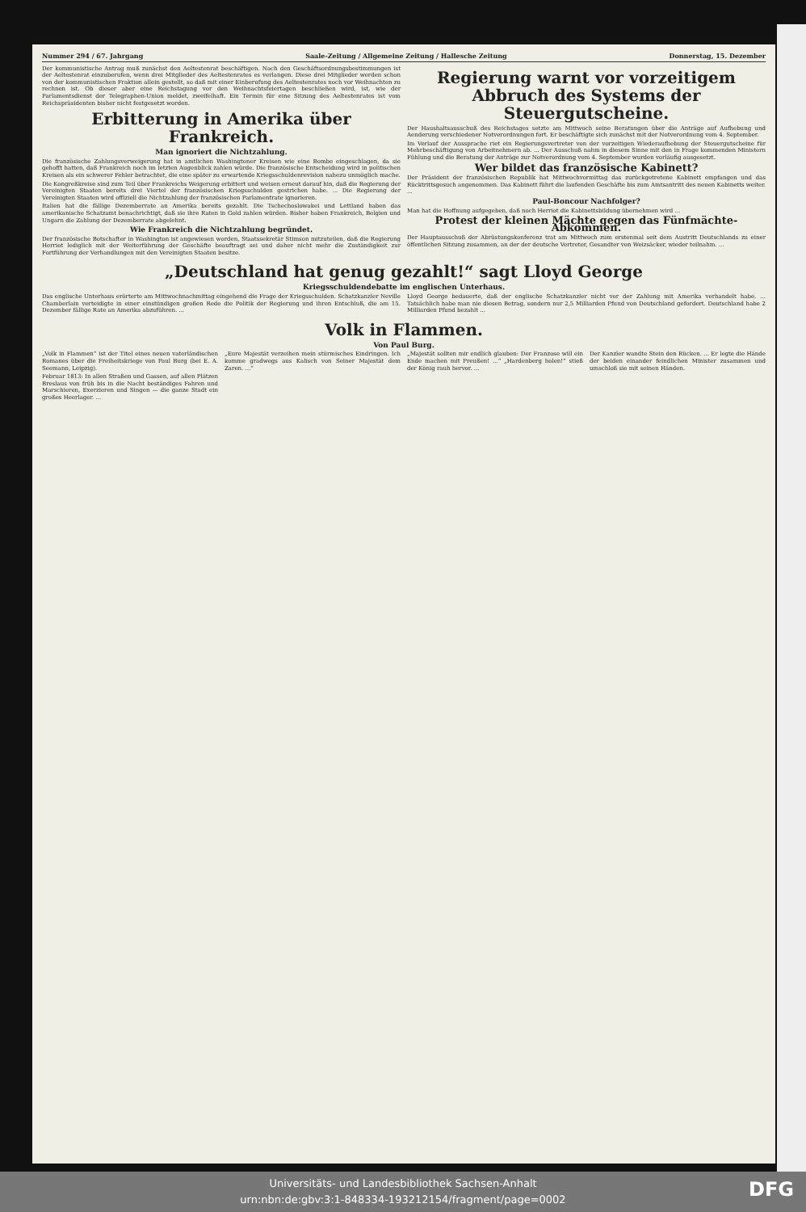Nummer 294 / 67. Jahrgang Saale-Zeitung / Allgemeine Zeitung / Hallesche Zeitung Donnerstag, 15. Dezember
Der kommunistische Antrag muß zunächst den Aeltestenrat beschäftigen. Nach den Geschäftsordnungsbestimmungen ist der Aeltestenrat einzuberufen, wenn drei Mitglieder des Aeltestenrates es verlangen. Diese drei Mitglieder werden schon von der kommunistischen Fraktion allein gestellt, so daß mit einer Einberufung des Aeltestenrates noch vor Weihnachten zu rechnen ist. Ob dieser aber eine Reichstagung vor den Weihnachtsfeiertagen beschließen wird, ist, wie der Parlamentsdienst der Telegraphen-Union meldet, zweifelhaft. Ein Termin für eine Sitzung des Aeltestenrates ist vom Reichspräsidenten bisher nicht festgesetzt worden.
Erbitterung in Amerika über Frankreich.
Man ignoriert die Nichtzahlung.
Die französische Zahlungsverweigerung hat in amtlichen Washingtoner Kreisen wie eine Bombe eingeschlagen, da sie gehofft hatten, daß Frankreich noch im letzten Augenblick zahlen würde. Die französische Entscheidung wird in politischen Kreisen als ein schwerer Fehler betrachtet, die eine später zu erwartende Kriegsschuldenrevision nahezu unmöglich mache.
Die Kongreßkreise sind zum Teil über Frankreichs Weigerung erbittert und weisen erneut darauf hin, daß die Regierung der Vereinigten Staaten bereits drei Viertel der französischen Kriegsschulden gestrichen habe. ... Die Regierung der Vereinigten Staaten wird offiziell die Nichtzahlung der französischen Parlamentrate ignorieren.
Italien hat die fällige Dezemberrate an Amerika bereits gezahlt. Die Tschechoslowakei und Lettland haben das amerikanische Schatzamt benachrichtigt, daß sie ihre Raten in Gold zahlen würden. Bisher haben Frankreich, Belgien und Ungarn die Zahlung der Dezemberrate abgelehnt.
Wie Frankreich die Nichtzahlung begründet.
Der französische Botschafter in Washington ist angewiesen worden, Staatssekretär Stimson mitzuteilen, daß die Regierung Herriot lediglich mit der Weiterführung der Geschäfte beauftragt sei und daher nicht mehr die Zuständigkeit zur Fortführung der Verhandlungen mit den Vereinigten Staaten besitze.
Regierung warnt vor vorzeitigem Abbruch des Systems der Steuergutscheine.
Der Haushaltsausschuß des Reichstages setzte am Mittwoch seine Beratungen über die Anträge auf Aufhebung und Aenderung verschiedener Notverordnungen fort. Er beschäftigte sich zunächst mit der Notverordnung vom 4. September.
Im Verlauf der Aussprache riet ein Regierungsvertreter von der vorzeitigen Wiederaufhebung der Steuergutscheine für Mehrbeschäftigung von Arbeitnehmern ab. ... Der Ausschuß nahm in diesem Sinne mit den in Frage kommenden Ministern Fühlung und die Beratung der Anträge zur Notverordnung vom 4. September wurden vorläufig ausgesetzt.
Wer bildet das französische Kabinett?
Der Präsident der französischen Republik hat Mittwochvormittag das zurückgetretene Kabinett empfangen und das Rücktrittsgesuch angenommen. Das Kabinett führt die laufenden Geschäfte bis zum Amtsantritt des neuen Kabinetts weiter. ...
Paul-Boncour Nachfolger?
Man hat die Hoffnung aufgegeben, daß noch Herriot die Kabinettsbildung übernehmen wird ...
Protest der kleinen Mächte gegen das Fünfmächte-Abkommen.
Der Hauptausschuß der Abrüstungskonferenz trat am Mittwoch zum erstenmal seit dem Austritt Deutschlands zu einer öffentlichen Sitzung zusammen, an der der deutsche Vertreter, Gesandter von Weizsäcker, wieder teilnahm. ...
„Deutschland hat genug gezahlt!“ sagt Lloyd George
Kriegsschuldendebatte im englischen Unterhaus.
Das englische Unterhaus erörterte am Mittwochnachmittag eingehend die Frage der Kriegsschulden. Schatzkanzler Neville Chamberlain verteidigte in einer einstündigen großen Rede die Politik der Regierung und ihren Entschluß, die am 15. Dezember fällige Rate an Amerika abzuführen. ...
Lloyd George bedauerte, daß der englische Schatzkanzler nicht vor der Zahlung mit Amerika verhandelt habe. ... Tatsächlich habe man nie diesen Betrag, sondern nur 2,5 Milliarden Pfund von Deutschland gefordert. Deutschland habe 2 Milliarden Pfund bezahlt ...
Volk in Flammen.
Von Paul Burg.
„Volk in Flammen“ ist der Titel eines neuen vaterländischen Romanes über die Freiheitskriege von Paul Burg (bei E. A. Seemann, Leipzig).
Februar 1813: In allen Straßen und Gassen, auf allen Plätzen Breslaus von früh bis in die Nacht beständiges Fahren und Marschieren, Exerzieren und Singen — die ganze Stadt ein großes Heerlager. ...
„Eure Majestät verzeihen mein stürmisches Eindringen. Ich komme gradwegs aus Kalisch von Seiner Majestät dem Zaren. ...“
„Majestät sollten mir endlich glauben: Der Franzose will ein Ende machen mit Preußen! ...“ „Hardenberg holen!“ stieß der König rauh hervor. ...
Der Kanzler wandte Stein den Rücken. ... Er legte die Hände der beiden einander feindlichen Minister zusammen und umschloß sie mit seinen Händen.
Universitäts- und Landesbibliothek Sachsen-Anhalt
urn:nbn:de:gbv:3:1-848334-193212154/fragment/page=0002
DFG